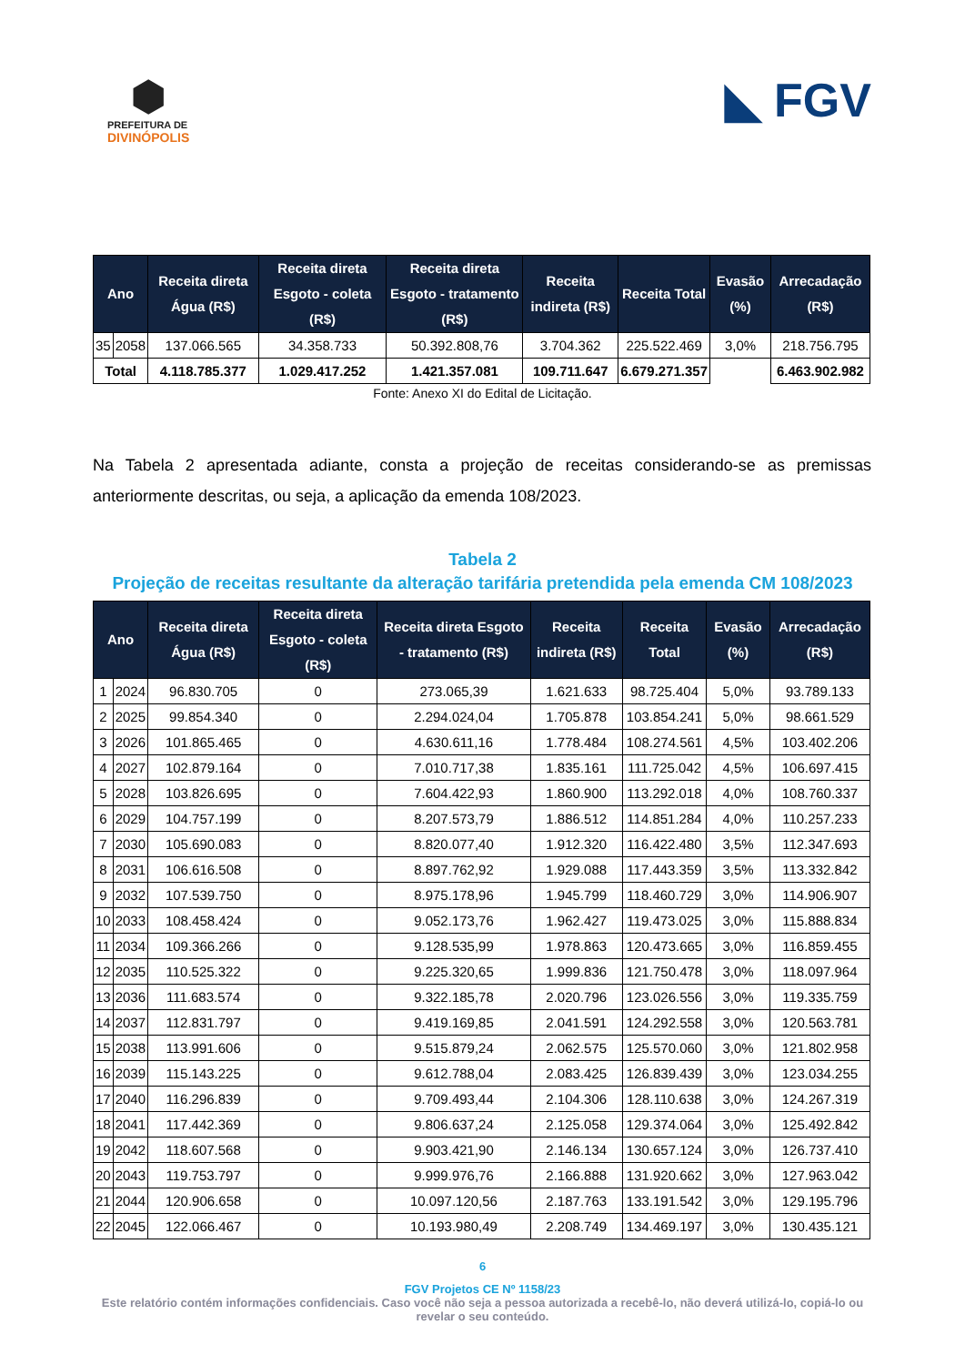⬢
PREFEITURA DE
DIVINÓPOLIS
◣ FGV
| Ano | | Receita direta Água (R$) | Receita direta Esgoto - coleta (R$) | Receita direta Esgoto - tratamento (R$) | Receita indireta (R$) | Receita Total | Evasão (%) | Arrecadação (R$) |
| --- | --- | --- | --- | --- | --- | --- | --- | --- |
| 35 | 2058 | 137.066.565 | 34.358.733 | 50.392.808,76 | 3.704.362 | 225.522.469 | 3,0% | 218.756.795 |
| Total | | 4.118.785.377 | 1.029.417.252 | 1.421.357.081 | 109.711.647 | 6.679.271.357 | | 6.463.902.982 |
Fonte: Anexo XI do Edital de Licitação.
Na Tabela 2 apresentada adiante, consta a projeção de receitas considerando-se as premissas anteriormente descritas, ou seja, a aplicação da emenda 108/2023.
Tabela 2
Projeção de receitas resultante da alteração tarifária pretendida pela emenda CM 108/2023
| Ano | | Receita direta Água (R$) | Receita direta Esgoto - coleta (R$) | Receita direta Esgoto - tratamento (R$) | Receita indireta (R$) | Receita Total | Evasão (%) | Arrecadação (R$) |
| --- | --- | --- | --- | --- | --- | --- | --- | --- |
| 1 | 2024 | 96.830.705 | 0 | 273.065,39 | 1.621.633 | 98.725.404 | 5,0% | 93.789.133 |
| 2 | 2025 | 99.854.340 | 0 | 2.294.024,04 | 1.705.878 | 103.854.241 | 5,0% | 98.661.529 |
| 3 | 2026 | 101.865.465 | 0 | 4.630.611,16 | 1.778.484 | 108.274.561 | 4,5% | 103.402.206 |
| 4 | 2027 | 102.879.164 | 0 | 7.010.717,38 | 1.835.161 | 111.725.042 | 4,5% | 106.697.415 |
| 5 | 2028 | 103.826.695 | 0 | 7.604.422,93 | 1.860.900 | 113.292.018 | 4,0% | 108.760.337 |
| 6 | 2029 | 104.757.199 | 0 | 8.207.573,79 | 1.886.512 | 114.851.284 | 4,0% | 110.257.233 |
| 7 | 2030 | 105.690.083 | 0 | 8.820.077,40 | 1.912.320 | 116.422.480 | 3,5% | 112.347.693 |
| 8 | 2031 | 106.616.508 | 0 | 8.897.762,92 | 1.929.088 | 117.443.359 | 3,5% | 113.332.842 |
| 9 | 2032 | 107.539.750 | 0 | 8.975.178,96 | 1.945.799 | 118.460.729 | 3,0% | 114.906.907 |
| 10 | 2033 | 108.458.424 | 0 | 9.052.173,76 | 1.962.427 | 119.473.025 | 3,0% | 115.888.834 |
| 11 | 2034 | 109.366.266 | 0 | 9.128.535,99 | 1.978.863 | 120.473.665 | 3,0% | 116.859.455 |
| 12 | 2035 | 110.525.322 | 0 | 9.225.320,65 | 1.999.836 | 121.750.478 | 3,0% | 118.097.964 |
| 13 | 2036 | 111.683.574 | 0 | 9.322.185,78 | 2.020.796 | 123.026.556 | 3,0% | 119.335.759 |
| 14 | 2037 | 112.831.797 | 0 | 9.419.169,85 | 2.041.591 | 124.292.558 | 3,0% | 120.563.781 |
| 15 | 2038 | 113.991.606 | 0 | 9.515.879,24 | 2.062.575 | 125.570.060 | 3,0% | 121.802.958 |
| 16 | 2039 | 115.143.225 | 0 | 9.612.788,04 | 2.083.425 | 126.839.439 | 3,0% | 123.034.255 |
| 17 | 2040 | 116.296.839 | 0 | 9.709.493,44 | 2.104.306 | 128.110.638 | 3,0% | 124.267.319 |
| 18 | 2041 | 117.442.369 | 0 | 9.806.637,24 | 2.125.058 | 129.374.064 | 3,0% | 125.492.842 |
| 19 | 2042 | 118.607.568 | 0 | 9.903.421,90 | 2.146.134 | 130.657.124 | 3,0% | 126.737.410 |
| 20 | 2043 | 119.753.797 | 0 | 9.999.976,76 | 2.166.888 | 131.920.662 | 3,0% | 127.963.042 |
| 21 | 2044 | 120.906.658 | 0 | 10.097.120,56 | 2.187.763 | 133.191.542 | 3,0% | 129.195.796 |
| 22 | 2045 | 122.066.467 | 0 | 10.193.980,49 | 2.208.749 | 134.469.197 | 3,0% | 130.435.121 |
6
FGV Projetos CE Nº 1158/23
Este relatório contém informações confidenciais. Caso você não seja a pessoa autorizada a recebê-lo, não deverá utilizá-lo, copiá-lo ou revelar o seu conteúdo.